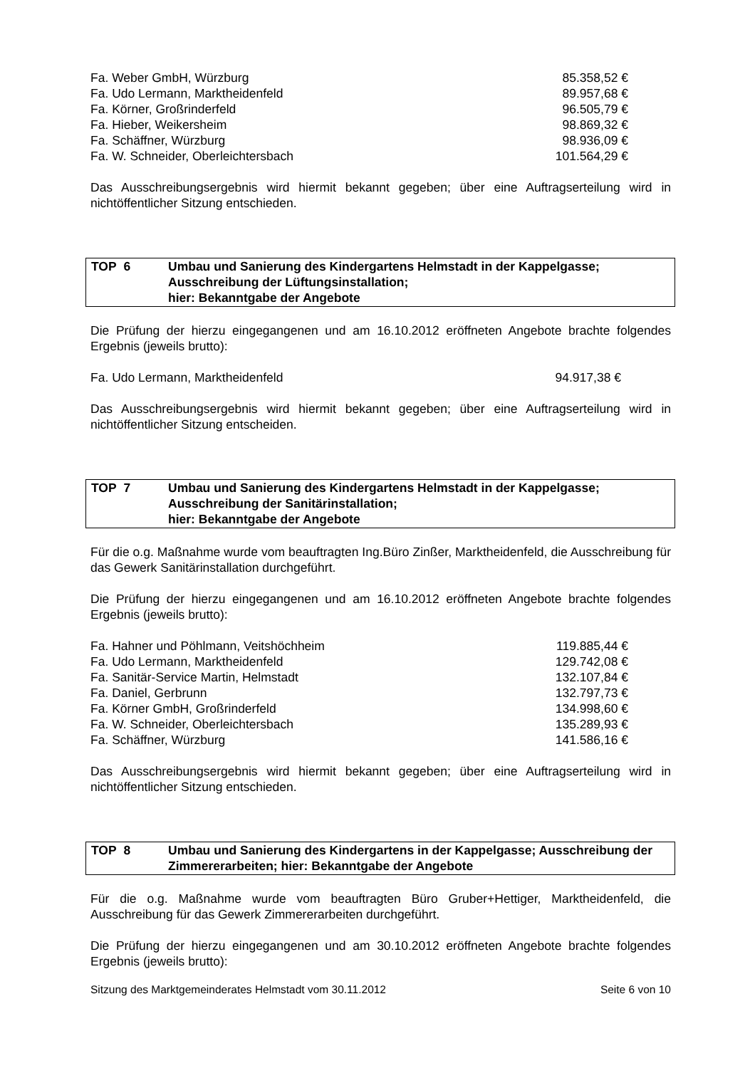| Fa. Weber GmbH, Würzburg | 85.358,52 € |
| Fa. Udo Lermann, Marktheidenfeld | 89.957,68 € |
| Fa. Körner, Großrinderfeld | 96.505,79 € |
| Fa. Hieber, Weikersheim | 98.869,32 € |
| Fa. Schäffner, Würzburg | 98.936,09 € |
| Fa. W. Schneider, Oberleichtersbach | 101.564,29 € |
Das Ausschreibungsergebnis wird hiermit bekannt gegeben; über eine Auftragserteilung wird in nichtöffentlicher Sitzung entschieden.
TOP 6 Umbau und Sanierung des Kindergartens Helmstadt in der Kappelgasse;
Ausschreibung der Lüftungsinstallation;
hier: Bekanntgabe der Angebote
Die Prüfung der hierzu eingegangenen und am 16.10.2012 eröffneten Angebote brachte folgendes Ergebnis (jeweils brutto):
| Fa. Udo Lermann, Marktheidenfeld | 94.917,38 € |
Das Ausschreibungsergebnis wird hiermit bekannt gegeben; über eine Auftragserteilung wird in nichtöffentlicher Sitzung entscheiden.
TOP 7 Umbau und Sanierung des Kindergartens Helmstadt in der Kappelgasse;
Ausschreibung der Sanitärinstallation;
hier: Bekanntgabe der Angebote
Für die o.g. Maßnahme wurde vom beauftragten Ing.Büro Zinßer, Marktheidenfeld, die Ausschreibung für das Gewerk Sanitärinstallation durchgeführt.
Die Prüfung der hierzu eingegangenen und am 16.10.2012 eröffneten Angebote brachte folgendes Ergebnis (jeweils brutto):
| Fa. Hahner und Pöhlmann, Veitshöchheim | 119.885,44 € |
| Fa. Udo Lermann, Marktheidenfeld | 129.742,08 € |
| Fa. Sanitär-Service Martin, Helmstadt | 132.107,84 € |
| Fa. Daniel, Gerbrunn | 132.797,73 € |
| Fa. Körner GmbH, Großrinderfeld | 134.998,60 € |
| Fa. W. Schneider, Oberleichtersbach | 135.289,93 € |
| Fa. Schäffner, Würzburg | 141.586,16 € |
Das Ausschreibungsergebnis wird hiermit bekannt gegeben; über eine Auftragserteilung wird in nichtöffentlicher Sitzung entschieden.
TOP 8 Umbau und Sanierung des Kindergartens in der Kappelgasse; Ausschreibung der Zimmererarbeiten; hier: Bekanntgabe der Angebote
Für die o.g. Maßnahme wurde vom beauftragten Büro Gruber+Hettiger, Marktheidenfeld, die Ausschreibung für das Gewerk Zimmererarbeiten durchgeführt.
Die Prüfung der hierzu eingegangenen und am 30.10.2012 eröffneten Angebote brachte folgendes Ergebnis (jeweils brutto):
Sitzung des Marktgemeinderates Helmstadt vom 30.11.2012 Seite 6 von 10